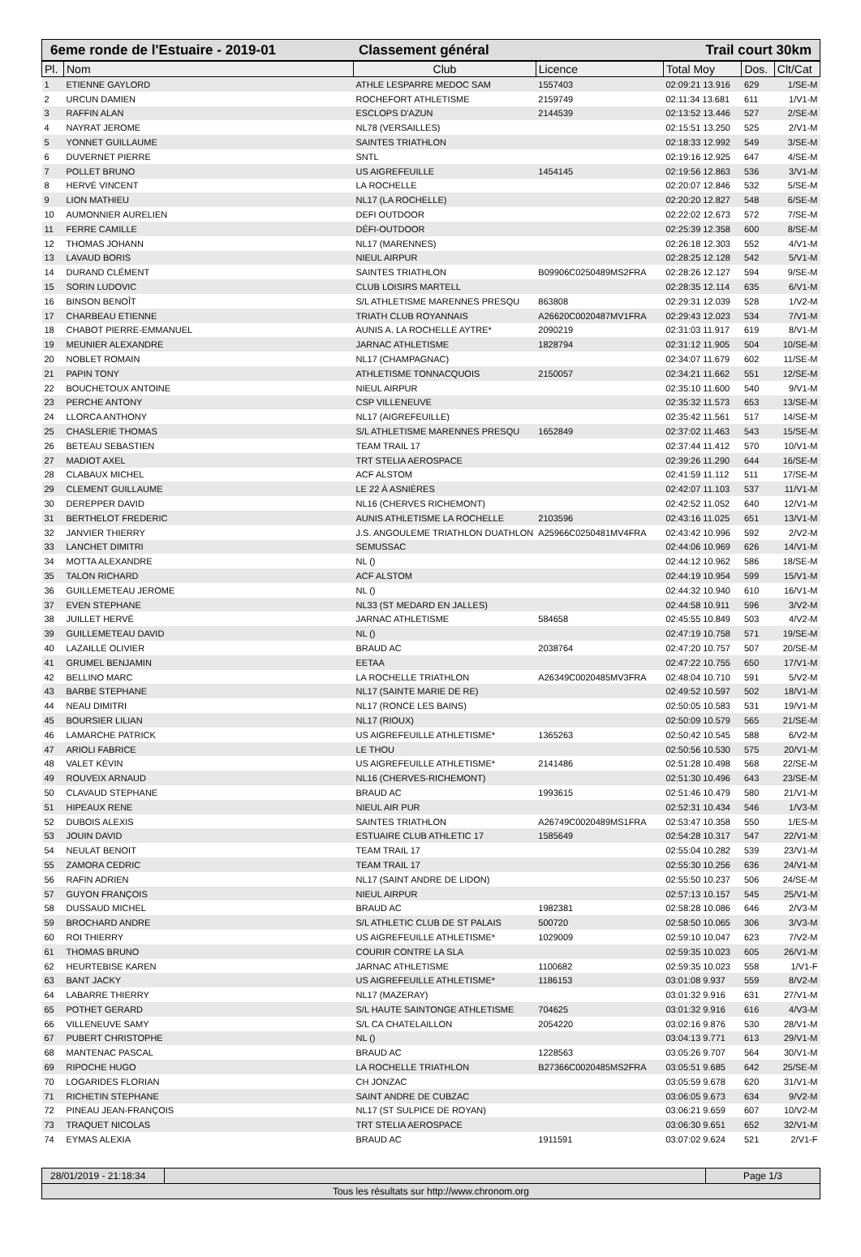6eme ronde de l'Estuaire - 2019-01 Classement général Trail court 30km
| Pl. | Nom | Club | Licence | Total Moy | Dos. | Clt/Cat |
| --- | --- | --- | --- | --- | --- | --- |
| 1 | ETIENNE GAYLORD | ATHLE LESPARRE MEDOC SAM | 1557403 | 02:09:21 13.916 | 629 | 1/SE-M |
| 2 | URCUN DAMIEN | ROCHEFORT ATHLETISME | 2159749 | 02:11:34 13.681 | 611 | 1/V1-M |
| 3 | RAFFIN ALAN | ESCLOPS D'AZUN | 2144539 | 02:13:52 13.446 | 527 | 2/SE-M |
| 4 | NAYRAT JEROME | NL78 (VERSAILLES) | | 02:15:51 13.250 | 525 | 2/V1-M |
| 5 | YONNET GUILLAUME | SAINTES TRIATHLON | | 02:18:33 12.992 | 549 | 3/SE-M |
| 6 | DUVERNET PIERRE | SNTL | | 02:19:16 12.925 | 647 | 4/SE-M |
| 7 | POLLET BRUNO | US AIGREFEUILLE | 1454145 | 02:19:56 12.863 | 536 | 3/V1-M |
| 8 | HERVÉ VINCENT | LA ROCHELLE | | 02:20:07 12.846 | 532 | 5/SE-M |
| 9 | LION MATHIEU | NL17 (LA ROCHELLE) | | 02:20:20 12.827 | 548 | 6/SE-M |
| 10 | AUMONNIER AURELIEN | DEFI OUTDOOR | | 02:22:02 12.673 | 572 | 7/SE-M |
| 11 | FERRE CAMILLE | DÉFI-OUTDOOR | | 02:25:39 12.358 | 600 | 8/SE-M |
| 12 | THOMAS JOHANN | NL17 (MARENNES) | | 02:26:18 12.303 | 552 | 4/V1-M |
| 13 | LAVAUD BORIS | NIEUL AIRPUR | | 02:28:25 12.128 | 542 | 5/V1-M |
| 14 | DURAND CLÉMENT | SAINTES TRIATHLON | B09906C0250489MS2FRA | 02:28:26 12.127 | 594 | 9/SE-M |
| 15 | SORIN LUDOVIC | CLUB LOISIRS MARTELL | | 02:28:35 12.114 | 635 | 6/V1-M |
| 16 | BINSON BENOÎT | S/L ATHLETISME MARENNES PRESQU | 863808 | 02:29:31 12.039 | 528 | 1/V2-M |
| 17 | CHARBEAU ETIENNE | TRIATH CLUB ROYANNAIS | A26620C0020487MV1FRA | 02:29:43 12.023 | 534 | 7/V1-M |
| 18 | CHABOT PIERRE-EMMANUEL | AUNIS A. LA ROCHELLE AYTRE* | 2090219 | 02:31:03 11.917 | 619 | 8/V1-M |
| 19 | MEUNIER ALEXANDRE | JARNAC ATHLETISME | 1828794 | 02:31:12 11.905 | 504 | 10/SE-M |
| 20 | NOBLET ROMAIN | NL17 (CHAMPAGNAC) | | 02:34:07 11.679 | 602 | 11/SE-M |
| 21 | PAPIN TONY | ATHLETISME TONNACQUOIS | 2150057 | 02:34:21 11.662 | 551 | 12/SE-M |
| 22 | BOUCHETOUX ANTOINE | NIEUL AIRPUR | | 02:35:10 11.600 | 540 | 9/V1-M |
| 23 | PERCHE ANTONY | CSP VILLENEUVE | | 02:35:32 11.573 | 653 | 13/SE-M |
| 24 | LLORCA ANTHONY | NL17 (AIGREFEUILLE) | | 02:35:42 11.561 | 517 | 14/SE-M |
| 25 | CHASLERIE THOMAS | S/L ATHLETISME MARENNES PRESQU | 1652849 | 02:37:02 11.463 | 543 | 15/SE-M |
| 26 | BETEAU SEBASTIEN | TEAM TRAIL 17 | | 02:37:44 11.412 | 570 | 10/V1-M |
| 27 | MADIOT AXEL | TRT STELIA AEROSPACE | | 02:39:26 11.290 | 644 | 16/SE-M |
| 28 | CLABAUX MICHEL | ACF ALSTOM | | 02:41:59 11.112 | 511 | 17/SE-M |
| 29 | CLEMENT GUILLAUME | LE 22 À ASNIÈRES | | 02:42:07 11.103 | 537 | 11/V1-M |
| 30 | DEREPPER DAVID | NL16 (CHERVES RICHEMONT) | | 02:42:52 11.052 | 640 | 12/V1-M |
| 31 | BERTHELOT FREDERIC | AUNIS ATHLETISME LA ROCHELLE | 2103596 | 02:43:16 11.025 | 651 | 13/V1-M |
| 32 | JANVIER THIERRY | J.S. ANGOULEME TRIATHLON DUATHLON | A25966C0250481MV4FRA | 02:43:42 10.996 | 592 | 2/V2-M |
| 33 | LANCHET DIMITRI | SEMUSSAC | | 02:44:06 10.969 | 626 | 14/V1-M |
| 34 | MOTTA ALEXANDRE | NL () | | 02:44:12 10.962 | 586 | 18/SE-M |
| 35 | TALON RICHARD | ACF ALSTOM | | 02:44:19 10.954 | 599 | 15/V1-M |
| 36 | GUILLEMETEAU JEROME | NL () | | 02:44:32 10.940 | 610 | 16/V1-M |
| 37 | EVEN STEPHANE | NL33 (ST MEDARD EN JALLES) | | 02:44:58 10.911 | 596 | 3/V2-M |
| 38 | JUILLET HERVÉ | JARNAC ATHLETISME | 584658 | 02:45:55 10.849 | 503 | 4/V2-M |
| 39 | GUILLEMETEAU DAVID | NL () | | 02:47:19 10.758 | 571 | 19/SE-M |
| 40 | LAZAILLE OLIVIER | BRAUD AC | 2038764 | 02:47:20 10.757 | 507 | 20/SE-M |
| 41 | GRUMEL BENJAMIN | EETAA | | 02:47:22 10.755 | 650 | 17/V1-M |
| 42 | BELLINO MARC | LA ROCHELLE TRIATHLON | A26349C0020485MV3FRA | 02:48:04 10.710 | 591 | 5/V2-M |
| 43 | BARBE STEPHANE | NL17 (SAINTE MARIE DE RE) | | 02:49:52 10.597 | 502 | 18/V1-M |
| 44 | NEAU DIMITRI | NL17 (RONCE LES BAINS) | | 02:50:05 10.583 | 531 | 19/V1-M |
| 45 | BOURSIER LILIAN | NL17 (RIOUX) | | 02:50:09 10.579 | 565 | 21/SE-M |
| 46 | LAMARCHE PATRICK | US AIGREFEUILLE ATHLETISME* | 1365263 | 02:50:42 10.545 | 588 | 6/V2-M |
| 47 | ARIOLI FABRICE | LE THOU | | 02:50:56 10.530 | 575 | 20/V1-M |
| 48 | VALET KÉVIN | US AIGREFEUILLE ATHLETISME* | 2141486 | 02:51:28 10.498 | 568 | 22/SE-M |
| 49 | ROUVEIX ARNAUD | NL16 (CHERVES-RICHEMONT) | | 02:51:30 10.496 | 643 | 23/SE-M |
| 50 | CLAVAUD STEPHANE | BRAUD AC | 1993615 | 02:51:46 10.479 | 580 | 21/V1-M |
| 51 | HIPEAUX RENE | NIEUL AIR PUR | | 02:52:31 10.434 | 546 | 1/V3-M |
| 52 | DUBOIS ALEXIS | SAINTES TRIATHLON | A26749C0020489MS1FRA | 02:53:47 10.358 | 550 | 1/ES-M |
| 53 | JOUIN DAVID | ESTUAIRE CLUB ATHLETIC 17 | 1585649 | 02:54:28 10.317 | 547 | 22/V1-M |
| 54 | NEULAT BENOIT | TEAM TRAIL 17 | | 02:55:04 10.282 | 539 | 23/V1-M |
| 55 | ZAMORA CEDRIC | TEAM TRAIL 17 | | 02:55:30 10.256 | 636 | 24/V1-M |
| 56 | RAFIN ADRIEN | NL17 (SAINT ANDRE DE LIDON) | | 02:55:50 10.237 | 506 | 24/SE-M |
| 57 | GUYON FRANÇOIS | NIEUL AIRPUR | | 02:57:13 10.157 | 545 | 25/V1-M |
| 58 | DUSSAUD MICHEL | BRAUD AC | 1982381 | 02:58:28 10.086 | 646 | 2/V3-M |
| 59 | BROCHARD ANDRE | S/L ATHLETIC CLUB DE ST PALAIS | 500720 | 02:58:50 10.065 | 306 | 3/V3-M |
| 60 | ROI THIERRY | US AIGREFEUILLE ATHLETISME* | 1029009 | 02:59:10 10.047 | 623 | 7/V2-M |
| 61 | THOMAS BRUNO | COURIR CONTRE LA SLA | | 02:59:35 10.023 | 605 | 26/V1-M |
| 62 | HEURTEBISE KAREN | JARNAC ATHLETISME | 1100682 | 02:59:35 10.023 | 558 | 1/V1-F |
| 63 | BANT JACKY | US AIGREFEUILLE ATHLETISME* | 1186153 | 03:01:08 9.937 | 559 | 8/V2-M |
| 64 | LABARRE THIERRY | NL17 (MAZERAY) | | 03:01:32 9.916 | 631 | 27/V1-M |
| 65 | POTHET GERARD | S/L HAUTE SAINTONGE ATHLETISME | 704625 | 03:01:32 9.916 | 616 | 4/V3-M |
| 66 | VILLENEUVE SAMY | S/L CA CHATELAILLON | 2054220 | 03:02:16 9.876 | 530 | 28/V1-M |
| 67 | PUBERT CHRISTOPHE | NL () | | 03:04:13 9.771 | 613 | 29/V1-M |
| 68 | MANTENAC PASCAL | BRAUD AC | 1228563 | 03:05:26 9.707 | 564 | 30/V1-M |
| 69 | RIPOCHE HUGO | LA ROCHELLE TRIATHLON | B27366C0020485MS2FRA | 03:05:51 9.685 | 642 | 25/SE-M |
| 70 | LOGARIDES FLORIAN | CH JONZAC | | 03:05:59 9.678 | 620 | 31/V1-M |
| 71 | RICHETIN STEPHANE | SAINT ANDRE DE CUBZAC | | 03:06:05 9.673 | 634 | 9/V2-M |
| 72 | PINEAU JEAN-FRANÇOIS | NL17 (ST SULPICE DE ROYAN) | | 03:06:21 9.659 | 607 | 10/V2-M |
| 73 | TRAQUET NICOLAS | TRT STELIA AEROSPACE | | 03:06:30 9.651 | 652 | 32/V1-M |
| 74 | EYMAS ALEXIA | BRAUD AC | 1911591 | 03:07:02 9.624 | 521 | 2/V1-F |
28/01/2019 - 21:18:34
Page 1/3
Tous les résultats sur http://www.chronom.org